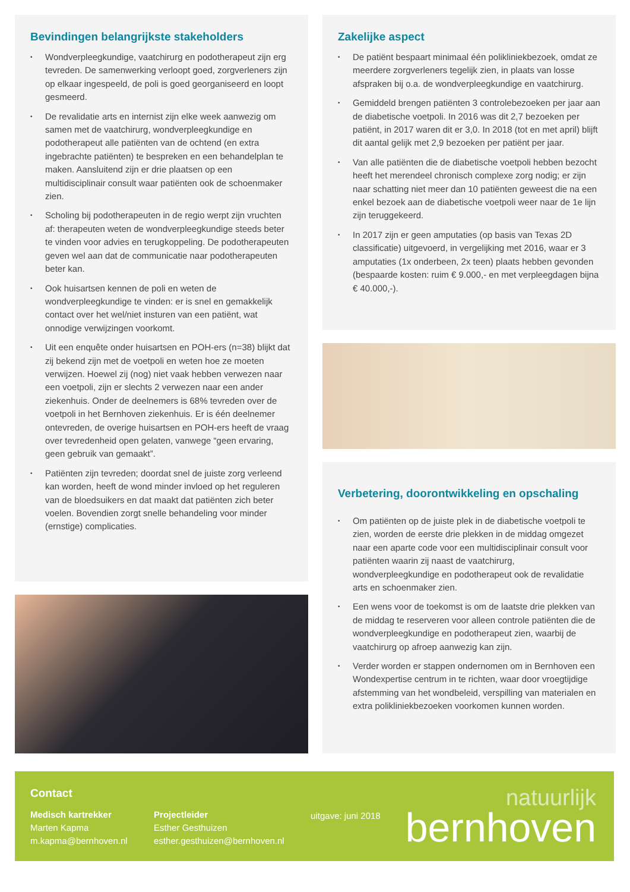Bevindingen belangrijkste stakeholders
• Wondverpleegkundige, vaatchirurg en podotherapeut zijn erg tevreden. De samenwerking verloopt goed, zorgverleners zijn op elkaar ingespeeld, de poli is goed georganiseerd en loopt gesmeerd.
• De revalidatie arts en internist zijn elke week aanwezig om samen met de vaatchirurg, wondverpleegkundige en podotherapeut alle patiënten van de ochtend (en extra ingebrachte patiënten) te bespreken en een behandelplan te maken. Aansluitend zijn er drie plaatsen op een multidisciplinair consult waar patiënten ook de schoenmaker zien.
• Scholing bij podotherapeuten in de regio werpt zijn vruchten af: therapeuten weten de wondverpleegkundige steeds beter te vinden voor advies en terugkoppeling. De podotherapeuten geven wel aan dat de communicatie naar podotherapeuten beter kan.
• Ook huisartsen kennen de poli en weten de wondverpleegkundige te vinden: er is snel en gemakkelijk contact over het wel/niet insturen van een patiënt, wat onnodige verwijzingen voorkomt.
• Uit een enquête onder huisartsen en POH-ers (n=38) blijkt dat zij bekend zijn met de voetpoli en weten hoe ze moeten verwijzen. Hoewel zij (nog) niet vaak hebben verwezen naar een voetpoli, zijn er slechts 2 verwezen naar een ander ziekenhuis. Onder de deelnemers is 68% tevreden over de voetpoli in het Bernhoven ziekenhuis. Er is één deelnemer ontevreden, de overige huisartsen en POH-ers heeft de vraag over tevredenheid open gelaten, vanwege “geen ervaring, geen gebruik van gemaakt”.
• Patiënten zijn tevreden; doordat snel de juiste zorg verleend kan worden, heeft de wond minder invloed op het reguleren van de bloedsuikers en dat maakt dat patiënten zich beter voelen. Bovendien zorgt snelle behandeling voor minder (ernstige) complicaties.
Zakelijke aspect
• De patiënt bespaart minimaal één polikliniekbezoek, omdat ze meerdere zorgverleners tegelijk zien, in plaats van losse afspraken bij o.a. de wondverpleegkundige en vaatchirurg.
• Gemiddeld brengen patiënten 3 controlebezoeken per jaar aan de diabetische voetpoli. In 2016 was dit 2,7 bezoeken per patiënt, in 2017 waren dit er 3,0. In 2018 (tot en met april) blijft dit aantal gelijk met 2,9 bezoeken per patiënt per jaar.
• Van alle patiënten die de diabetische voetpoli hebben bezocht heeft het merendeel chronisch complexe zorg nodig; er zijn naar schatting niet meer dan 10 patiënten geweest die na een enkel bezoek aan de diabetische voetpoli weer naar de 1e lijn zijn teruggekeerd.
• In 2017 zijn er geen amputaties (op basis van Texas 2D classificatie) uitgevoerd, in vergelijking met 2016, waar er 3 amputaties (1x onderbeen, 2x teen) plaats hebben gevonden (bespaarde kosten: ruim € 9.000,- en met verpleegdagen bijna € 40.000,-).
Verbetering, doorontwikkeling en opschaling
• Om patiënten op de juiste plek in de diabetische voetpoli te zien, worden de eerste drie plekken in de middag omgezet naar een aparte code voor een multidisciplinair consult voor patiënten waarin zij naast de vaatchirurg, wondverpleegkundige en podotherapeut ook de revalidatie arts en schoenmaker zien.
• Een wens voor de toekomst is om de laatste drie plekken van de middag te reserveren voor alleen controle patiënten die de wondverpleegkundige en podotherapeut zien, waarbij de vaatchirurg op afroep aanwezig kan zijn.
• Verder worden er stappen ondernomen om in Bernhoven een Wondexpertise centrum in te richten, waar door vroegtijdige afstemming van het wondbeleid, verspilling van materialen en extra polikliniekbezoeken voorkomen kunnen worden.
Contact
Medisch kartrekker
Marten Kapma
m.kapma@bernhoven.nl
Projectleider
Esther Gesthuizen
esther.gesthuizen@bernhoven.nl
uitgave: juni 2018
natuurlijk
bernhoven